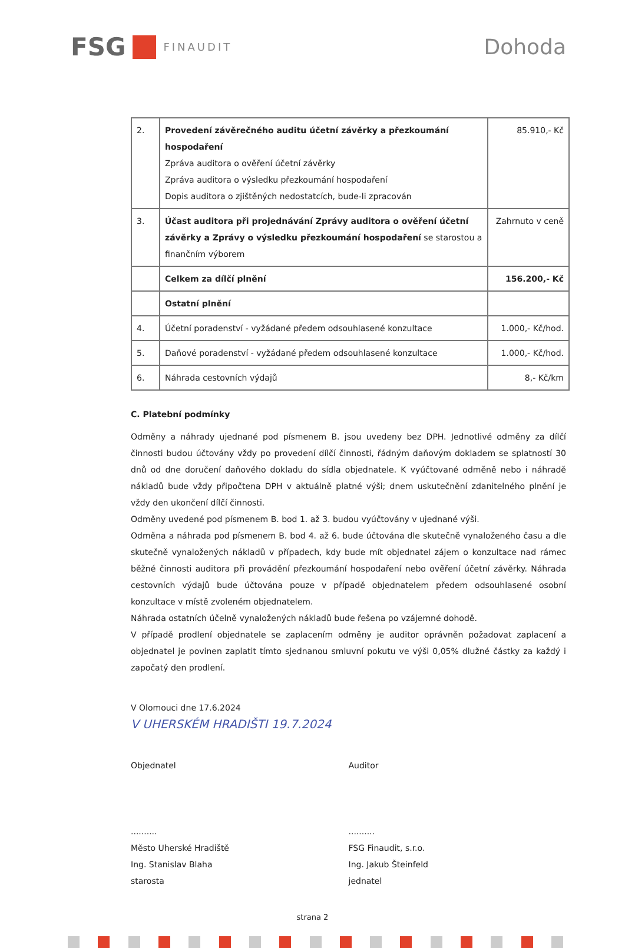FSG FINAUDIT
Dohoda
| 2. | Provedení závěrečného auditu účetní závěrky a přezkoumání hospodaření Zpráva auditora o ověření účetní závěrky Zpráva auditora o výsledku přezkoumání hospodaření Dopis auditora o zjištěných nedostatcích, bude-li zpracován | 85.910,- Kč |
| 3. | Účast auditora při projednávání Zprávy auditora o ověření účetní závěrky a Zprávy o výsledku přezkoumání hospodaření se starostou a finančním výborem | Zahrnuto v ceně |
| | Celkem za dílčí plnění | 156.200,- Kč |
| | Ostatní plnění | |
| 4. | Účetní poradenství - vyžádané předem odsouhlasené konzultace | 1.000,- Kč/hod. |
| 5. | Daňové poradenství - vyžádané předem odsouhlasené konzultace | 1.000,- Kč/hod. |
| 6. | Náhrada cestovních výdajů | 8,- Kč/km |
C. Platební podmínky
Odměny a náhrady ujednané pod písmenem B. jsou uvedeny bez DPH. Jednotlivé odměny za dílčí činnosti budou účtovány vždy po provedení dílčí činnosti, řádným daňovým dokladem se splatností 30 dnů od dne doručení daňového dokladu do sídla objednatele. K vyúčtované odměně nebo i náhradě nákladů bude vždy připočtena DPH v aktuálně platné výši; dnem uskutečnění zdanitelného plnění je vždy den ukončení dílčí činnosti.
Odměny uvedené pod písmenem B. bod 1. až 3. budou vyúčtovány v ujednané výši.
Odměna a náhrada pod písmenem B. bod 4. až 6. bude účtována dle skutečně vynaloženého času a dle skutečně vynaložených nákladů v případech, kdy bude mít objednatel zájem o konzultace nad rámec běžné činnosti auditora při provádění přezkoumání hospodaření nebo ověření účetní závěrky. Náhrada cestovních výdajů bude účtována pouze v případě objednatelem předem odsouhlasené osobní konzultace v místě zvoleném objednatelem.
Náhrada ostatních účelně vynaložených nákladů bude řešena po vzájemné dohodě.
V případě prodlení objednatele se zaplacením odměny je auditor oprávněn požadovat zaplacení a objednatel je povinen zaplatit tímto sjednanou smluvní pokutu ve výši 0,05% dlužné částky za každý i započatý den prodlení.
V Olomouci dne 17.6.2024
V UHERSKÉM HRADIŠTI 19.7.2024
Objednatel
..........
Město Uherské Hradiště
Ing. Stanislav Blaha
starosta
Auditor
..........
FSG Finaudit, s.r.o.
Ing. Jakub Šteinfeld
jednatel
strana 2